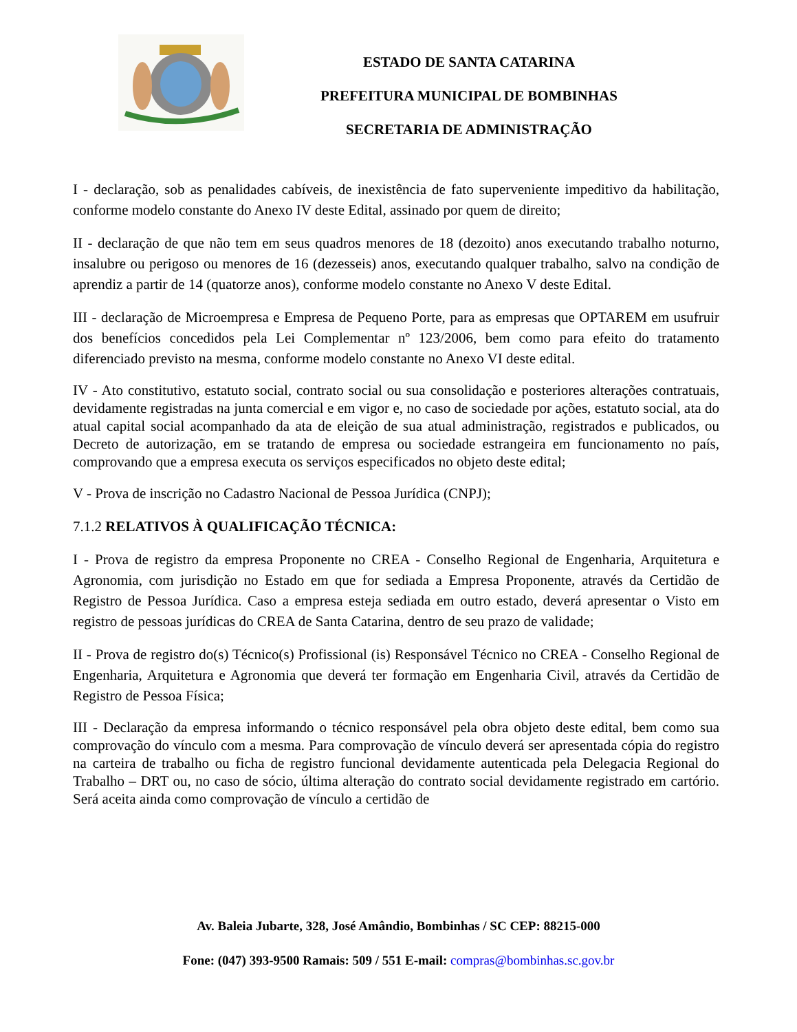ESTADO DE SANTA CATARINA
PREFEITURA MUNICIPAL DE BOMBINHAS
SECRETARIA DE ADMINISTRAÇÃO
I - declaração, sob as penalidades cabíveis, de inexistência de fato superveniente impeditivo da habilitação, conforme modelo constante do Anexo IV deste Edital, assinado por quem de direito;
II - declaração de que não tem em seus quadros menores de 18 (dezoito) anos executando trabalho noturno, insalubre ou perigoso ou menores de 16 (dezesseis) anos, executando qualquer trabalho, salvo na condição de aprendiz a partir de 14 (quatorze anos), conforme modelo constante no Anexo V deste Edital.
III - declaração de Microempresa e Empresa de Pequeno Porte, para as empresas que OPTAREM em usufruir dos benefícios concedidos pela Lei Complementar nº 123/2006, bem como para efeito do tratamento diferenciado previsto na mesma, conforme modelo constante no Anexo VI deste edital.
IV - Ato constitutivo, estatuto social, contrato social ou sua consolidação e posteriores alterações contratuais, devidamente registradas na junta comercial e em vigor e, no caso de sociedade por ações, estatuto social, ata do atual capital social acompanhado da ata de eleição de sua atual administração, registrados e publicados, ou Decreto de autorização, em se tratando de empresa ou sociedade estrangeira em funcionamento no país, comprovando que a empresa executa os serviços especificados no objeto deste edital;
V - Prova de inscrição no Cadastro Nacional de Pessoa Jurídica (CNPJ);
7.1.2 RELATIVOS À QUALIFICAÇÃO TÉCNICA:
I - Prova de registro da empresa Proponente no CREA - Conselho Regional de Engenharia, Arquitetura e Agronomia, com jurisdição no Estado em que for sediada a Empresa Proponente, através da Certidão de Registro de Pessoa Jurídica. Caso a empresa esteja sediada em outro estado, deverá apresentar o Visto em registro de pessoas jurídicas do CREA de Santa Catarina, dentro de seu prazo de validade;
II - Prova de registro do(s) Técnico(s) Profissional (is) Responsável Técnico no CREA - Conselho Regional de Engenharia, Arquitetura e Agronomia que deverá ter formação em Engenharia Civil, através da Certidão de Registro de Pessoa Física;
III - Declaração da empresa informando o técnico responsável pela obra objeto deste edital, bem como sua comprovação do vínculo com a mesma. Para comprovação de vínculo deverá ser apresentada cópia do registro na carteira de trabalho ou ficha de registro funcional devidamente autenticada pela Delegacia Regional do Trabalho – DRT ou, no caso de sócio, última alteração do contrato social devidamente registrado em cartório. Será aceita ainda como comprovação de vínculo a certidão de
Av. Baleia Jubarte, 328, José Amândio, Bombinhas / SC CEP: 88215-000
Fone: (047) 393-9500 Ramais: 509 / 551 E-mail: compras@bombinhas.sc.gov.br